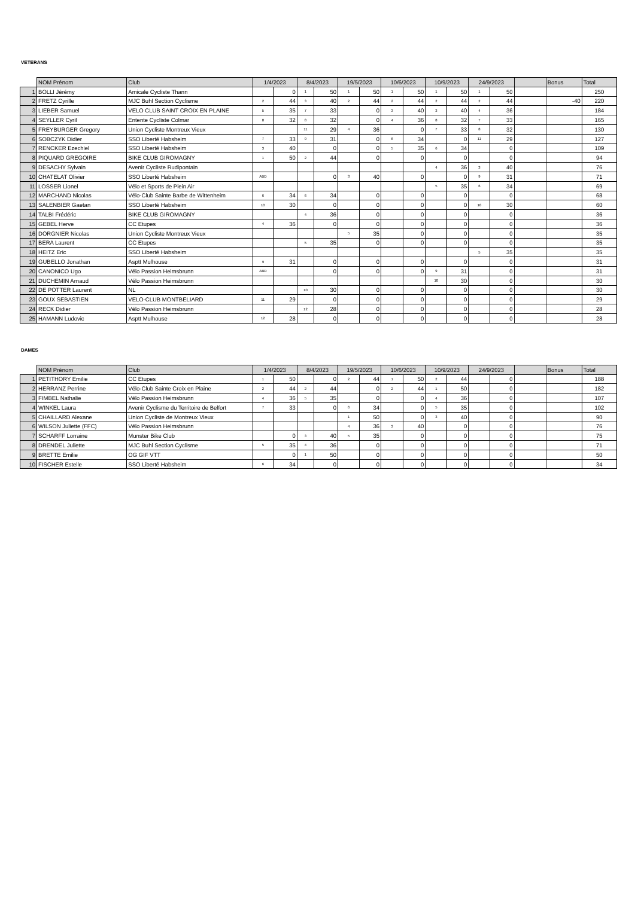VETERANS
| | NOM Prénom | Club | 1/4/2023 | | 8/4/2023 | | 19/5/2023 | | 10/6/2023 | | 10/9/2023 | | 24/9/2023 | | | Bonus | Total |
| --- | --- | --- | --- | --- | --- | --- | --- | --- | --- | --- | --- | --- | --- | --- | --- | --- | --- |
| 1 | BOLLI Jérémy | Amicale Cycliste Thann | | 0 | 1 | 50 | 1 | 50 | 1 | 50 | 1 | 50 | 1 | 50 | | | 250 |
| 2 | FRETZ Cyrille | MJC Buhl Section Cyclisme | 2 | 44 | 3 | 40 | 2 | 44 | 2 | 44 | 2 | 44 | 2 | 44 | | -40 | 220 |
| 3 | LIEBER Samuel | VELO CLUB SAINT CROIX EN PLAINE | 5 | 35 | 7 | 33 | | 0 | 3 | 40 | 3 | 40 | 4 | 36 | | | 184 |
| 4 | SEYLLER Cyril | Entente Cycliste Colmar | 8 | 32 | 8 | 32 | | 0 | 4 | 36 | 8 | 32 | 7 | 33 | | | 165 |
| 5 | FREYBURGER Gregory | Union Cycliste Montreux Vieux | | | 11 | 29 | 4 | 36 | | 0 | 7 | 33 | 8 | 32 | | | 130 |
| 6 | SOBCZYK Didier | SSO Liberté Habsheim | 7 | 33 | 9 | 31 | | 0 | 6 | 34 | | 0 | 11 | 29 | | | 127 |
| 7 | RENCKER Ezechiel | SSO Liberté Habsheim | 3 | 40 | | 0 | | 0 | 5 | 35 | 6 | 34 | | 0 | | | 109 |
| 8 | PIQUARD GREGOIRE | BIKE CLUB GIROMAGNY | 1 | 50 | 2 | 44 | | 0 | | 0 | | 0 | | 0 | | | 94 |
| 9 | DESACHY Sylvain | Avenir Cycliste Rudipontain | | | | | | | | | 4 | 36 | 3 | 40 | | | 76 |
| 10 | CHATELAT Olivier | SSO Liberté Habsheim | ABD | | | 0 | 3 | 40 | | 0 | | 0 | 9 | 31 | | | 71 |
| 11 | LOSSER Lionel | Vélo et Sports de Plein Air | | | | | | | | | 5 | 35 | 6 | 34 | | | 69 |
| 12 | MARCHAND Nicolas | Vélo-Club Sainte Barbe de Wittenheim | 6 | 34 | 6 | 34 | | 0 | | 0 | | 0 | | 0 | | | 68 |
| 13 | SALENBIER Gaetan | SSO Liberté Habsheim | 10 | 30 | | 0 | | 0 | | 0 | | 0 | 10 | 30 | | | 60 |
| 14 | TALBI Frédéric | BIKE CLUB GIROMAGNY | | | 4 | 36 | | 0 | | 0 | | 0 | | 0 | | | 36 |
| 15 | GEBEL Herve | CC Etupes | 4 | 36 | | 0 | | 0 | | 0 | | 0 | | 0 | | | 36 |
| 16 | DORGNIER Nicolas | Union Cycliste Montreux Vieux | | | | | 5 | 35 | | 0 | | 0 | | 0 | | | 35 |
| 17 | BERA Laurent | CC Etupes | | | 5 | 35 | | 0 | | 0 | | 0 | | 0 | | | 35 |
| 18 | HEITZ Eric | SSO Liberté Habsheim | | | | | | | | | | | 5 | 35 | | | 35 |
| 19 | GUBELLO Jonathan | Asptt Mulhouse | 9 | 31 | | 0 | | 0 | | 0 | | 0 | | 0 | | | 31 |
| 20 | CANONICO Ugo | Vélo Passion Heimsbrunn | ABD | | | 0 | | 0 | | 0 | 9 | 31 | | 0 | | | 31 |
| 21 | DUCHEMIN Arnaud | Vélo Passion Heimsbrunn | | | | | | | | | 10 | 30 | | 0 | | | 30 |
| 22 | DE POTTER Laurent | NL | | | 10 | 30 | | 0 | | 0 | | 0 | | 0 | | | 30 |
| 23 | GOUX SEBASTIEN | VELO-CLUB MONTBELIARD | 11 | 29 | | 0 | | 0 | | 0 | | 0 | | 0 | | | 29 |
| 24 | RECK Didier | Vélo Passion Heimsbrunn | | | 12 | 28 | | 0 | | 0 | | 0 | | 0 | | | 28 |
| 25 | HAMANN Ludovic | Asptt Mulhouse | 12 | 28 | | 0 | | 0 | | 0 | | 0 | | 0 | | | 28 |
DAMES
| | NOM Prénom | Club | 1/4/2023 | | 8/4/2023 | | 19/5/2023 | | 10/6/2023 | | 10/9/2023 | | 24/9/2023 | | | Bonus | Total |
| --- | --- | --- | --- | --- | --- | --- | --- | --- | --- | --- | --- | --- | --- | --- | --- | --- | --- |
| 1 | PETITHORY Emilie | CC Etupes | 1 | 50 | | 0 | 2 | 44 | 1 | 50 | 2 | 44 | | 0 | | | 188 |
| 2 | HERRANZ Perrine | Vélo-Club Sainte Croix en Plaine | 2 | 44 | 2 | 44 | | 0 | 2 | 44 | 1 | 50 | | 0 | | | 182 |
| 3 | FIMBEL Nathalie | Vélo Passion Heimsbrunn | 4 | 36 | 5 | 35 | | 0 | | 0 | 4 | 36 | | 0 | | | 107 |
| 4 | WINKEL Laura | Avenir Cyclisme du Territoire de Belfort | 7 | 33 | | 0 | 6 | 34 | | 0 | 5 | 35 | | 0 | | | 102 |
| 5 | CHAILLARD Alexane | Union Cycliste de Montreux Vieux | | | | | 1 | 50 | | 0 | 3 | 40 | | 0 | | | 90 |
| 6 | WILSON Juliette (FFC) | Vélo Passion Heimsbrunn | | | | | 4 | 36 | 3 | 40 | | 0 | | 0 | | | 76 |
| 7 | SCHARFF Lorraine | Munster Bike Club | | 0 | 3 | 40 | 5 | 35 | | 0 | | 0 | | 0 | | | 75 |
| 8 | DRENDEL Juliette | MJC Buhl Section Cyclisme | 5 | 35 | 4 | 36 | | 0 | | 0 | | 0 | | 0 | | | 71 |
| 9 | BRETTE Emilie | OG GIF VTT | | 0 | 1 | 50 | | 0 | | 0 | | 0 | | 0 | | | 50 |
| 10 | FISCHER Estelle | SSO Liberté Habsheim | 6 | 34 | | 0 | | 0 | | 0 | | 0 | | 0 | | | 34 |